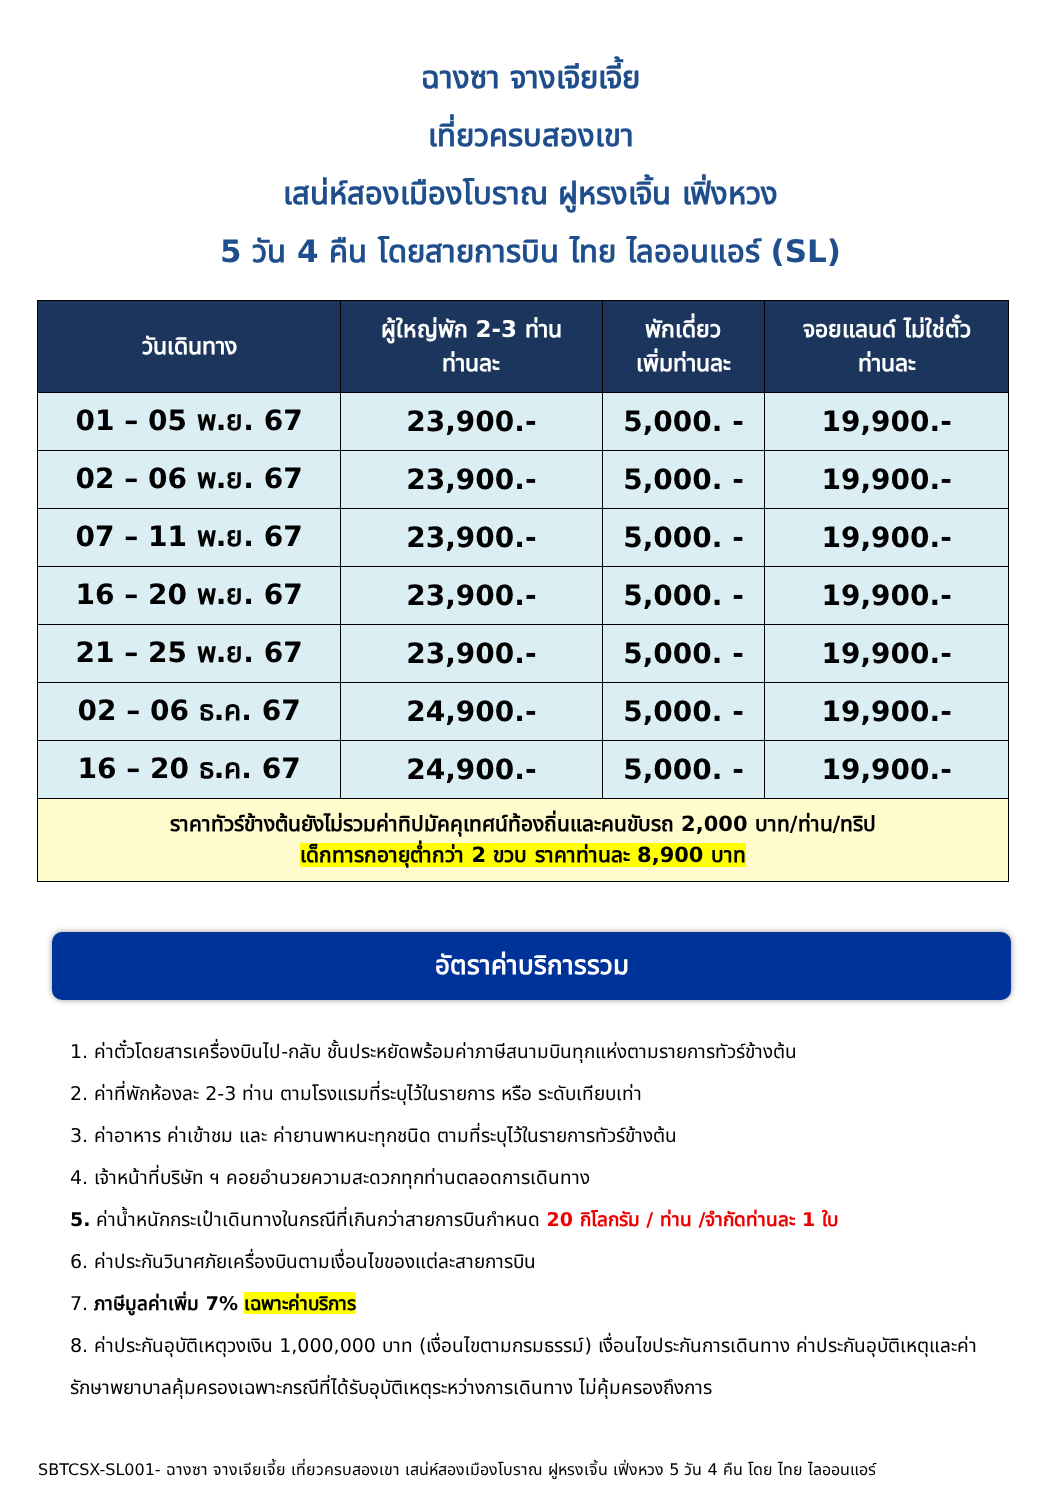ฉางซา จางเจียเจี้ย
เที่ยวครบสองเขา
เสน่ห์สองเมืองโบราณ ฝูหรงเจิ้น เฟิ่งหวง
5 วัน 4 คืน โดยสายการบิน ไทย ไลออนแอร์ (SL)
| วันเดินทาง | ผู้ใหญ่พัก 2-3 ท่าน ท่านละ | พักเดี่ยว เพิ่มท่านละ | จอยแลนด์ ไม่ใช่ตั๋ว ท่านละ |
| --- | --- | --- | --- |
| 01 – 05 พ.ย. 67 | 23,900.- | 5,000. - | 19,900.- |
| 02 – 06 พ.ย. 67 | 23,900.- | 5,000. - | 19,900.- |
| 07 – 11 พ.ย. 67 | 23,900.- | 5,000. - | 19,900.- |
| 16 – 20 พ.ย. 67 | 23,900.- | 5,000. - | 19,900.- |
| 21 – 25 พ.ย. 67 | 23,900.- | 5,000. - | 19,900.- |
| 02 – 06 ธ.ค. 67 | 24,900.- | 5,000. - | 19,900.- |
| 16 – 20 ธ.ค. 67 | 24,900.- | 5,000. - | 19,900.- |
| ราคาทัวร์ข้างต้นยังไม่รวมค่าทิปมัคคุเทศน์ท้องถิ่นและคนขับรถ 2,000 บาท/ท่าน/ทริป เด็กทารกอายุต่ำกว่า 2 ขวบ ราคาท่านละ 8,900 บาท | | | |
อัตราค่าบริการรวม
1. ค่าตั๋วโดยสารเครื่องบินไป-กลับ ชั้นประหยัดพร้อมค่าภาษีสนามบินทุกแห่งตามรายการทัวร์ข้างต้น
2. ค่าที่พักห้องละ 2-3 ท่าน ตามโรงแรมที่ระบุไว้ในรายการ หรือ ระดับเทียบเท่า
3. ค่าอาหาร ค่าเข้าชม และ ค่ายานพาหนะทุกชนิด ตามที่ระบุไว้ในรายการทัวร์ข้างต้น
4. เจ้าหน้าที่บริษัท ฯ คอยอำนวยความสะดวกทุกท่านตลอดการเดินทาง
5. ค่าน้ำหนักกระเป๋าเดินทางในกรณีที่เกินกว่าสายการบินกำหนด 20 กิโลกรัม / ท่าน /จำกัดท่านละ 1 ใบ
6. ค่าประกันวินาศภัยเครื่องบินตามเงื่อนไขของแต่ละสายการบิน
7. ภาษีมูลค่าเพิ่ม 7% เฉพาะค่าบริการ
8. ค่าประกันอุบัติเหตุวงเงิน 1,000,000 บาท (เงื่อนไขตามกรมธรรม์) เงื่อนไขประกันการเดินทาง ค่าประกันอุบัติเหตุและค่ารักษาพยาบาลคุ้มครองเฉพาะกรณีที่ได้รับอุบัติเหตุระหว่างการเดินทาง ไม่คุ้มครองถึงการ
SBTCSX-SL001- ฉางซา จางเจียเจี้ย เที่ยวครบสองเขา เสน่ห์สองเมืองโบราณ ฝูหรงเจิ้น เฟิ่งหวง 5 วัน 4 คืน โดย ไทย ไลออนแอร์